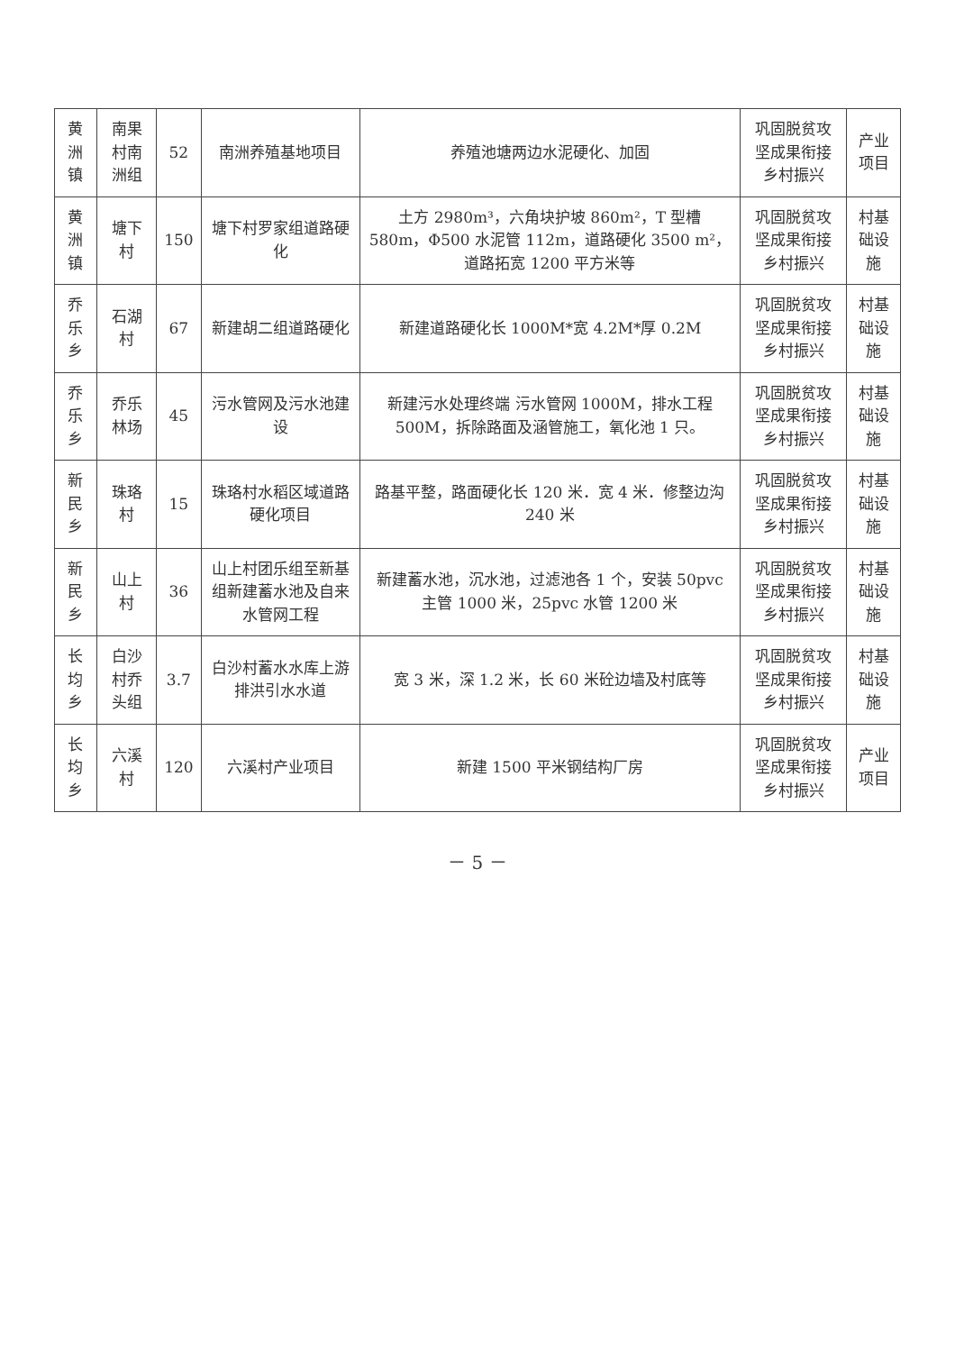| 黄洲镇 | 南果村南洲组 | 52 | 南洲养殖基地项目 | 养殖池塘两边水泥硬化、加固 | 巩固脱贫攻坚成果衔接乡村振兴 | 产业项目 |
| 黄洲镇 | 塘下村 | 150 | 塘下村罗家组道路硬化 | 土方 2980m³，六角块护坡 860m²，T 型槽 580m，Φ500 水泥管 112m，道路硬化 3500 m²，道路拓宽 1200 平方米等 | 巩固脱贫攻坚成果衔接乡村振兴 | 村基础设施 |
| 乔乐乡 | 石湖村 | 67 | 新建胡二组道路硬化 | 新建道路硬化长 1000M*宽 4.2M*厚 0.2M | 巩固脱贫攻坚成果衔接乡村振兴 | 村基础设施 |
| 乔乐乡 | 乔乐林场 | 45 | 污水管网及污水池建设 | 新建污水处理终端 污水管网 1000M，排水工程 500M，拆除路面及涵管施工，氧化池 1 只。 | 巩固脱贫攻坚成果衔接乡村振兴 | 村基础设施 |
| 新民乡 | 珠珞村 | 15 | 珠珞村水稻区域道路硬化项目 | 路基平整，路面硬化长 120 米．宽 4 米．修整边沟 240 米 | 巩固脱贫攻坚成果衔接乡村振兴 | 村基础设施 |
| 新民乡 | 山上村 | 36 | 山上村团乐组至新基组新建蓄水池及自来水管网工程 | 新建蓄水池，沉水池，过滤池各 1 个，安装 50pvc 主管 1000 米，25pvc 水管 1200 米 | 巩固脱贫攻坚成果衔接乡村振兴 | 村基础设施 |
| 长均乡 | 白沙村乔头组 | 3.7 | 白沙村蓄水水库上游排洪引水水道 | 宽 3 米，深 1.2 米，长 60 米砼边墙及村底等 | 巩固脱贫攻坚成果衔接乡村振兴 | 村基础设施 |
| 长均乡 | 六溪村 | 120 | 六溪村产业项目 | 新建 1500 平米钢结构厂房 | 巩固脱贫攻坚成果衔接乡村振兴 | 产业项目 |
－ 5 －